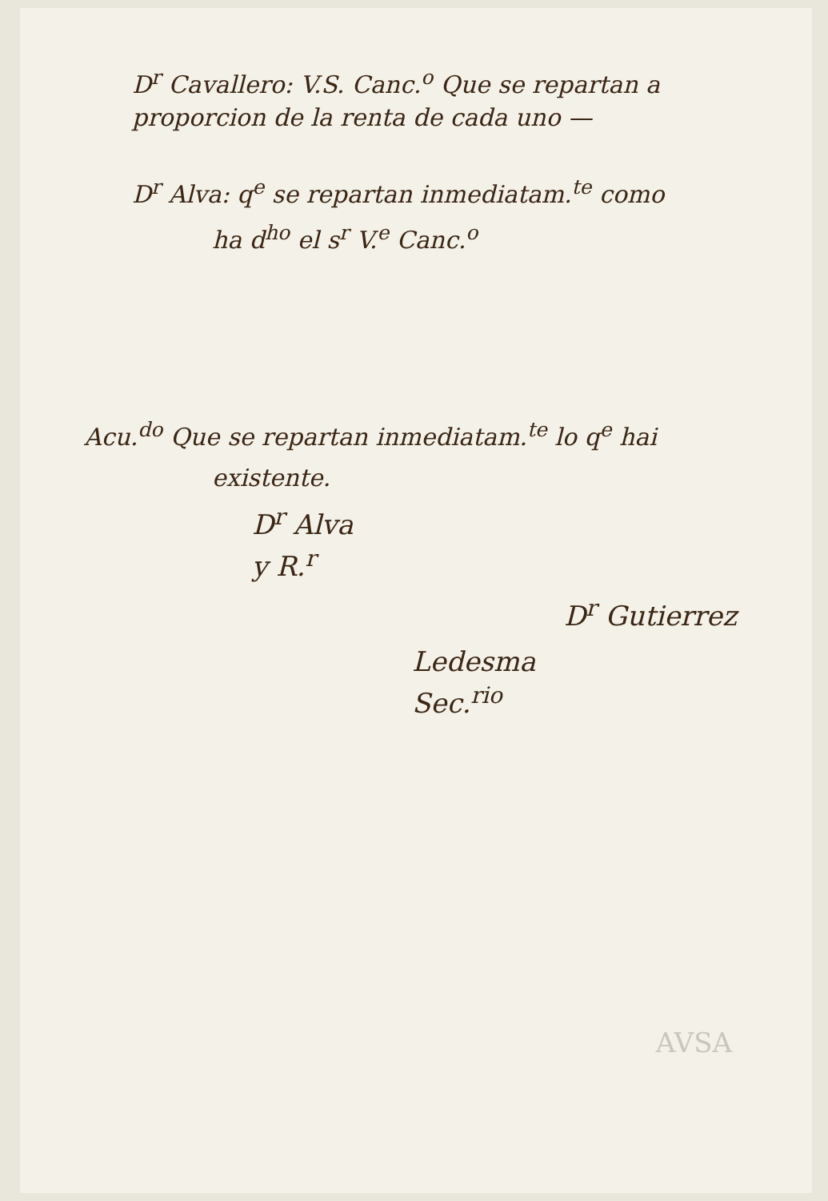D<sup>r</sup> Cavallero: V.S. Canc.<sup>o</sup> Que se repartan a proporcion de la renta de cada uno —
D<sup>r</sup> Alva: q<sup>e</sup> se repartan inmediatam.<sup>te</sup> como
ha d<sup>ho</sup> el s<sup>r</sup> V.<sup>e</sup> Canc.<sup>o</sup>
Acu.<sup>do</sup> Que se repartan inmediatam.<sup>te</sup> lo q<sup>e</sup> hai
existente.
D<sup>r</sup> Alva
y R.<sup>r</sup>
D<sup>r</sup> Gutierrez
Ledesma
Sec.<sup>rio</sup>
AVSA